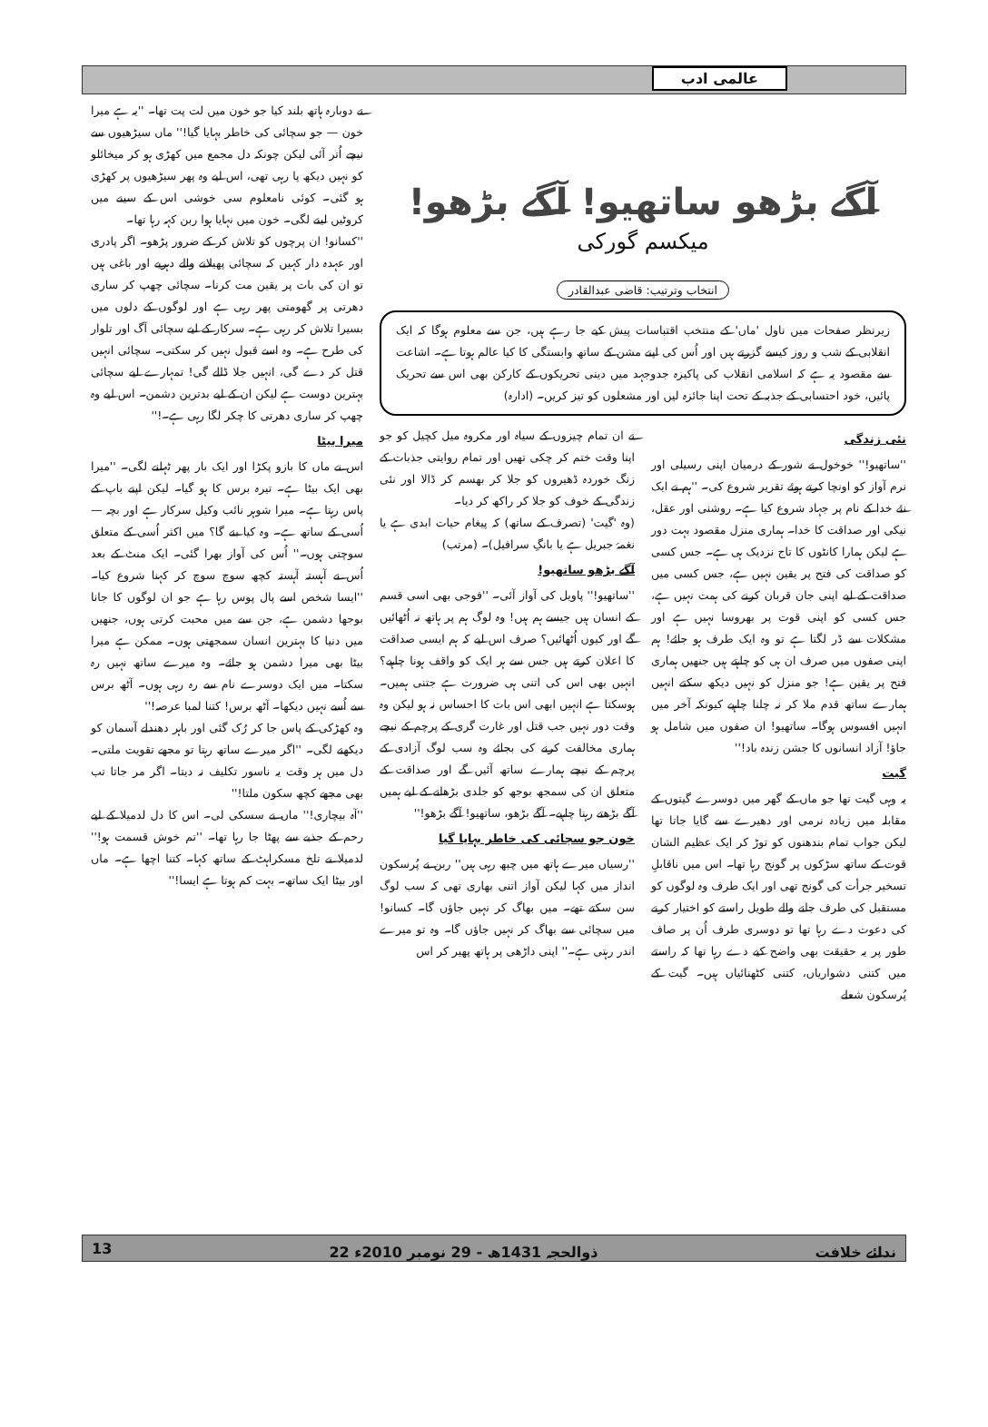عالمی ادب
آگے بڑھو ساتھیو! آگے بڑھو!
میکسم گورکی
انتخاب وترتیب: قاضی عبدالقادر
زیرنظر صفحات میں ناول 'ماں' کے منتخب اقتباسات پیش کیے جا رہے ہیں، جن سے معلوم ہوگا کہ ایک انقلابی کے شب و روز کیسے گزرتے ہیں اور اُس کی اپنے مشن کے ساتھ وابستگی کا کیا عالم ہوتا ہے۔ اشاعت سے مقصود یہ ہے کہ اسلامی انقلاب کی پاکیزہ جدوجہد میں دینی تحریکوں کے کارکن بھی اس سے تحریک پائیں، خود احتسابی کے جذبہ کے تحت اپنا جائزہ لیں اور مشعلوں کو تیز کریں۔ (ادارہ)
نئی زندگی
''ساتھیو!'' خوخول نے شور کے درمیان اپنی رسیلی اور نرم آواز کو اونچا کرتے ہوئے تقریر شروع کی۔ ''ہم نے ایک نئے خدا کے نام پر جہاد شروع کیا ہے۔ روشنی اور عقل، نیکی اور صداقت کا خدا۔ ہماری منزل مقصود بہت دور ہے لیکن ہمارا کانٹوں کا تاج نزدیک ہی ہے۔ جس کسی کو صداقت کی فتح پر یقین نہیں ہے، جس کسی میں صداقت کے لیے اپنی جان قربان کرنے کی ہمت نہیں ہے، جس کسی کو اپنی قوت پر بھروسا نہیں ہے اور مشکلات سے ڈر لگتا ہے تو وہ ایک طرف ہو جائے! ہم اپنی صفوں میں صرف ان ہی کو چاہتے ہیں جنھیں ہماری فتح پر یقین ہے! جو منزل کو نہیں دیکھ سکتے انہیں ہمارے ساتھ قدم ملا کر نہ چلنا چاہیے کیونکہ آخر میں انہیں افسوس ہوگا۔ ساتھیو! ان صفوں میں شامل ہو جاؤ! آزاد انسانوں کا جشن زندہ باد!''
گیت
یہ وہی گیت تھا جو ماں کے گھر میں دوسرے گیتوں کے مقابلہ میں زیادہ نرمی اور دھیرے سے گایا جاتا تھا لیکن جواب تمام بندھنوں کو توڑ کر ایک عظیم الشان قوت کے ساتھ سڑکوں پر گونج رہا تھا۔ اس میں ناقابلِ تسخیر جرأت کی گونج تھی اور ایک طرف وہ لوگوں کو مستقبل کی طرف جانے والے طویل راستے کو اختیار کرنے کی دعوت دے رہا تھا تو دوسری طرف اُن پر صاف طور پر یہ حقیقت بھی واضح کیے دے رہا تھا کہ راستے میں کتنی دشواریاں، کتنی کٹھنائیاں ہیں۔ گیت کے پُرسکون شعلے
نے ان تمام چیزوں کے سیاہ اور مکروہ میل کچیل کو جو اپنا وقت ختم کر چکی تھیں اور تمام روایتی جذبات کے زنگ خوردہ ڈھیروں کو جلا کر بھسم کر ڈالا اور نئی زندگی کے خوف کو جلا کر راکھ کر دیا۔
(وہ 'گیت' (تصرف کے ساتھ) کہ پیغام حیات ابدی ہے یا نغمۂ جبریل ہے یا بانگِ سرافیل)۔ (مرتب)
آگے بڑھو ساتھیو!
''ساتھیو!'' پاویل کی آواز آئی۔ ''فوجی بھی اسی قسم کے انسان ہیں جیسے ہم ہیں! وہ لوگ ہم پر ہاتھ نہ اُٹھائیں گے اور کیوں اُٹھائیں؟ صرف اس لیے کہ ہم ایسی صداقت کا اعلان کرتے ہیں جس سے ہر ایک کو واقف ہونا چاہیے؟ انہیں بھی اس کی اتنی ہی ضرورت ہے جتنی ہمیں۔ ہوسکتا ہے انہیں ابھی اس بات کا احساس نہ ہو لیکن وہ وقت دور نہیں جب قتل اور غارت گری کے پرچم کے نیچے ہماری مخالفت کرنے کی بجائے وہ سب لوگ آزادی کے پرچم کے نیچے ہمارے ساتھ آئیں گے اور صداقت کے متعلق ان کی سمجھ بوجھ کو جلدی بڑھانے کے لیے ہمیں آگے بڑھتے رہنا چاہیے۔ آگے بڑھو، ساتھیو! آگے بڑھو!''
خون جو سچائی کی خاطر بہایا گیا
''رسیاں میرے ہاتھ میں چبھ رہی ہیں'' ربن نے پُرسکون انداز میں کہا لیکن آواز اتنی بھاری تھی کہ سب لوگ سن سکتے تھے۔ میں بھاگ کر نہیں جاؤں گا۔ کسانو! میں سچائی سے بھاگ کر نہیں جاؤں گا۔ وہ تو میرے اندر رہتی ہے۔'' اپنی داڑھی پر ہاتھ پھیر کر اس
نے دوبارہ ہاتھ بلند کیا جو خون میں لت پت تھا۔ ''یہ ہے میرا خون — جو سچائی کی خاطر بہایا گیا!'' ماں سیڑھیوں سے نیچے اُتر آئی لیکن چونکہ دل مجمع میں کھڑی ہو کر میخائلو کو نہیں دیکھ پا رہی تھی، اس لیے وہ پھر سیڑھیوں پر کھڑی ہو گئی۔ کوئی نامعلوم سی خوشی اس کے سینے میں کروٹیں لینے لگی۔ خون میں نہایا ہوا ربن کہہ رہا تھا۔
''کسانو! ان پرچوں کو تلاش کر کے ضرور پڑھو۔ اگر پادری اور عہدہ دار کہیں کہ سچائی پھیلانے والے دہریے اور باغی ہیں تو ان کی بات پر یقین مت کرنا۔ سچائی چھپ کر ساری دھرتی پر گھومتی پھر رہی ہے اور لوگوں کے دلوں میں بسیرا تلاش کر رہی ہے۔ سرکار کے لیے سچائی آگ اور تلوار کی طرح ہے۔ وہ اسے قبول نہیں کر سکتی۔ سچائی انہیں قتل کر دے گی، انہیں جلا ڈالے گی! تمہارے لیے سچائی بہترین دوست ہے لیکن ان کے لیے بدترین دشمن۔ اس لیے وہ چھپ کر ساری دھرتی کا چکر لگا رہی ہے۔!''
میرا بیٹا
اس نے ماں کا بازو پکڑا اور ایک بار پھر ٹہلنے لگی۔ ''میرا بھی ایک بیٹا ہے۔ تیرہ برس کا ہو گیا۔ لیکن اپنے باپ کے پاس رہتا ہے۔ میرا شوہر نائب وکیل سرکار ہے اور بچہ — اُسی کے ساتھ ہے۔ وہ کیا بنے گا؟ میں اکثر اُسی کے متعلق سوچتی ہوں۔'' اُس کی آواز بھرا گئی۔ ایک منٹ کے بعد اُس نے آہستہ آہستہ کچھ سوچ سوچ کر کہنا شروع کیا۔ ''ایسا شخص اسے پال پوس رہا ہے جو ان لوگوں کا جانا بوجھا دشمن ہے، جن سے میں محبت کرتی ہوں، جنھیں میں دنیا کا بہترین انسان سمجھتی ہوں۔ ممکن ہے میرا بیٹا بھی میرا دشمن ہو جائے۔ وہ میرے ساتھ نہیں رہ سکتا۔ میں ایک دوسرے نام سے رہ رہی ہوں۔ آٹھ برس سے اُسے نہیں دیکھا۔ آٹھ برس! کتنا لمبا عرصہ!''
وہ کھڑکی کے پاس جا کر رُک گئی اور باہر دھندلے آسمان کو دیکھنے لگی۔ ''اگر میرے ساتھ رہتا تو مجھے تقویت ملتی۔ دل میں ہر وقت یہ ناسور تکلیف نہ دیتا۔ اگر مر جاتا تب بھی مجھے کچھ سکون ملتا!''
''آہ بیچاری!'' ماں نے سسکی لی۔ اس کا دل لدمیلا کے لیے رحم کے جذبے سے پھٹا جا رہا تھا۔ ''تم خوش قسمت ہو!'' لدمیلا نے تلخ مسکراہٹ کے ساتھ کہا۔ کتنا اچھا ہے۔ ماں اور بیٹا ایک ساتھ۔ بہت کم ہوتا ہے ایسا!''
13 22 ذوالحجہ 1431ھ - 29 نومبر 2010ء ندائے خلافت